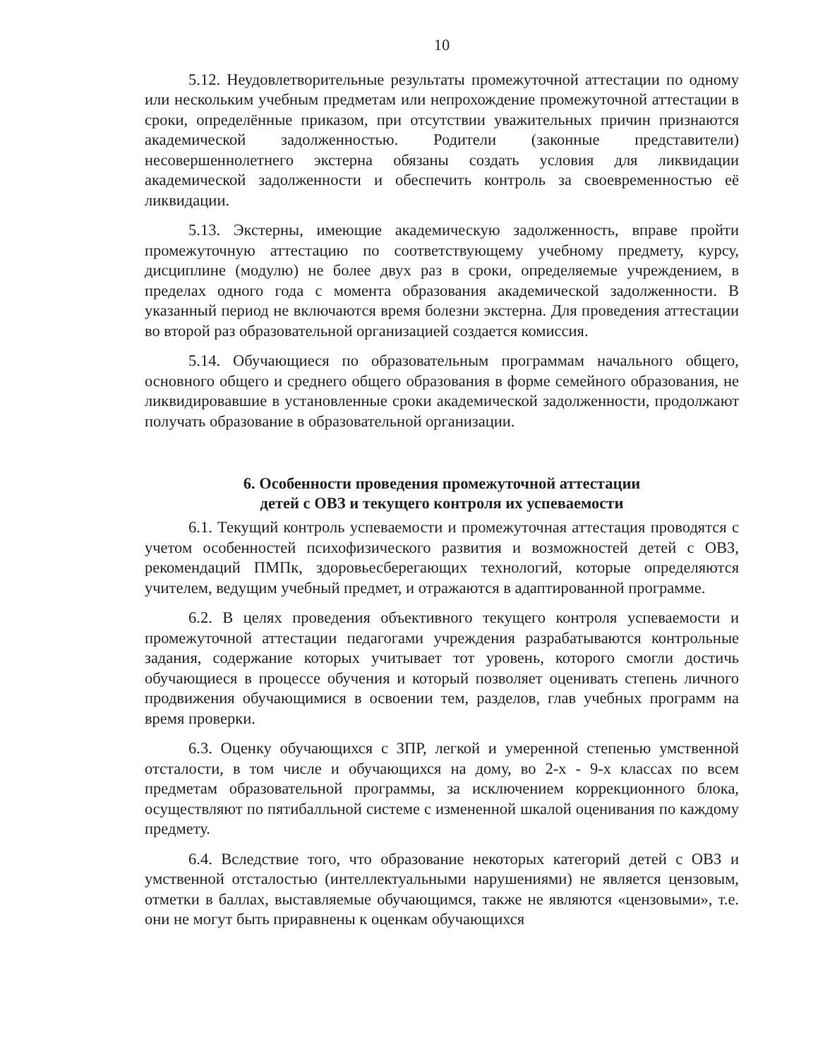10
5.12. Неудовлетворительные результаты промежуточной аттестации по одному или нескольким учебным предметам или непрохождение промежуточной аттестации в сроки, определённые приказом, при отсутствии уважительных причин признаются академической задолженностью. Родители (законные представители) несовершеннолетнего экстерна обязаны создать условия для ликвидации академической задолженности и обеспечить контроль за своевременностью её ликвидации.
5.13. Экстерны, имеющие академическую задолженность, вправе пройти промежуточную аттестацию по соответствующему учебному предмету, курсу, дисциплине (модулю) не более двух раз в сроки, определяемые учреждением, в пределах одного года с момента образования академической задолженности. В указанный период не включаются время болезни экстерна. Для проведения аттестации во второй раз образовательной организацией создается комиссия.
5.14. Обучающиеся по образовательным программам начального общего, основного общего и среднего общего образования в форме семейного образования, не ликвидировавшие в установленные сроки академической задолженности, продолжают получать образование в образовательной организации.
6. Особенности проведения промежуточной аттестации
детей с ОВЗ и текущего контроля их успеваемости
6.1. Текущий контроль успеваемости и промежуточная аттестация проводятся с учетом особенностей психофизического развития и возможностей детей с ОВЗ, рекомендаций ПМПк, здоровьесберегающих технологий, которые определяются учителем, ведущим учебный предмет, и отражаются в адаптированной программе.
6.2. В целях проведения объективного текущего контроля успеваемости и промежуточной аттестации педагогами учреждения разрабатываются контрольные задания, содержание которых учитывает тот уровень, которого смогли достичь обучающиеся в процессе обучения и который позволяет оценивать степень личного продвижения обучающимися в освоении тем, разделов, глав учебных программ на время проверки.
6.3. Оценку обучающихся с ЗПР, легкой и умеренной степенью умственной отсталости, в том числе и обучающихся на дому, во 2-х - 9-х классах по всем предметам образовательной программы, за исключением коррекционного блока, осуществляют по пятибалльной системе с измененной шкалой оценивания по каждому предмету.
6.4. Вследствие того, что образование некоторых категорий детей с ОВЗ и умственной отсталостью (интеллектуальными нарушениями) не является цензовым, отметки в баллах, выставляемые обучающимся, также не являются «цензовыми», т.е. они не могут быть приравнены к оценкам обучающихся